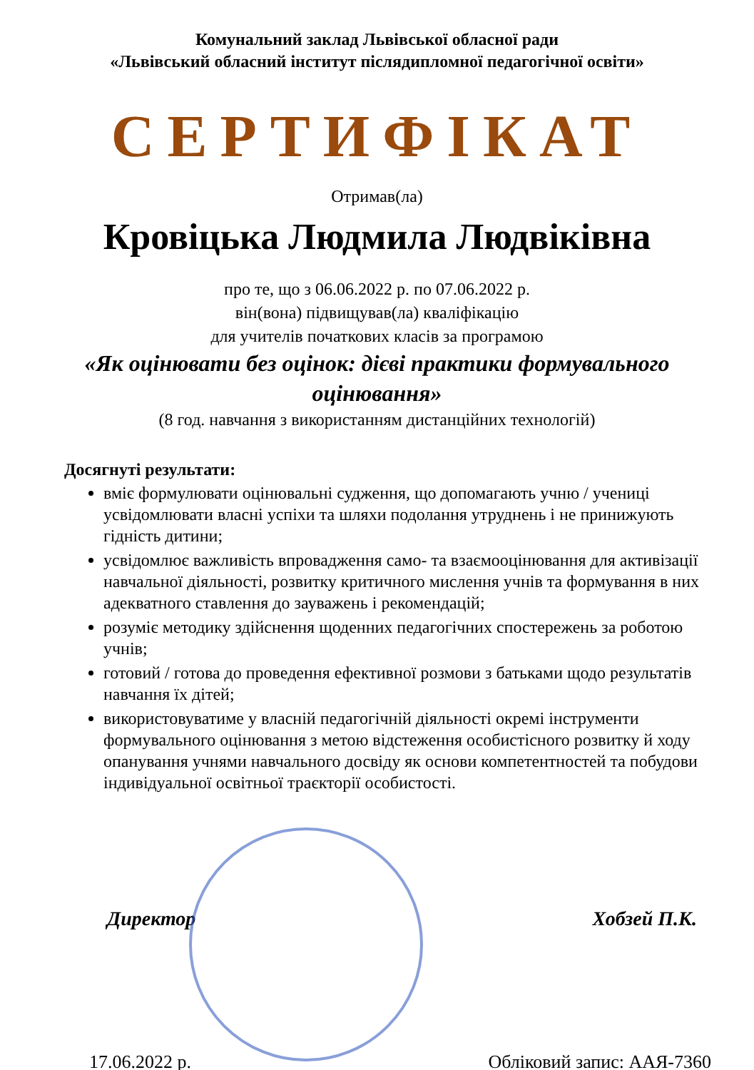Комунальний заклад Львівської обласної ради
«Львівський обласний інститут післядипломної педагогічної освіти»
СЕРТИФІКАТ
Отримав(ла)
Кровіцька Людмила Людвіківна
про те, що з 06.06.2022 р. по 07.06.2022 р.
він(вона) підвищував(ла) кваліфікацію
для учителів початкових класів за програмою
«Як оцінювати без оцінок: дієві практики формувального оцінювання»
(8 год. навчання з використанням дистанційних технологій)
Досягнуті результати:
вміє формулювати оцінювальні судження, що допомагають учню / учениці усвідомлювати власні успіхи та шляхи подолання утруднень і не принижують гідність дитини;
усвідомлює важливість впровадження само- та взаємооцінювання для активізації навчальної діяльності, розвитку критичного мислення учнів та формування в них адекватного ставлення до зауважень і рекомендацій;
розуміє методику здійснення щоденних педагогічних спостережень за роботою учнів;
готовий / готова до проведення ефективної розмови з батьками щодо результатів навчання їх дітей;
використовуватиме у власній педагогічній діяльності окремі інструменти формувального оцінювання з метою відстеження особистісного розвитку й ходу опанування учнями навчального досвіду як основи компетентностей та побудови індивідуальної освітньої траєкторії особистості.
Директор Хобзей П.К.
17.06.2022 р. Обліковий запис: ААЯ-7360